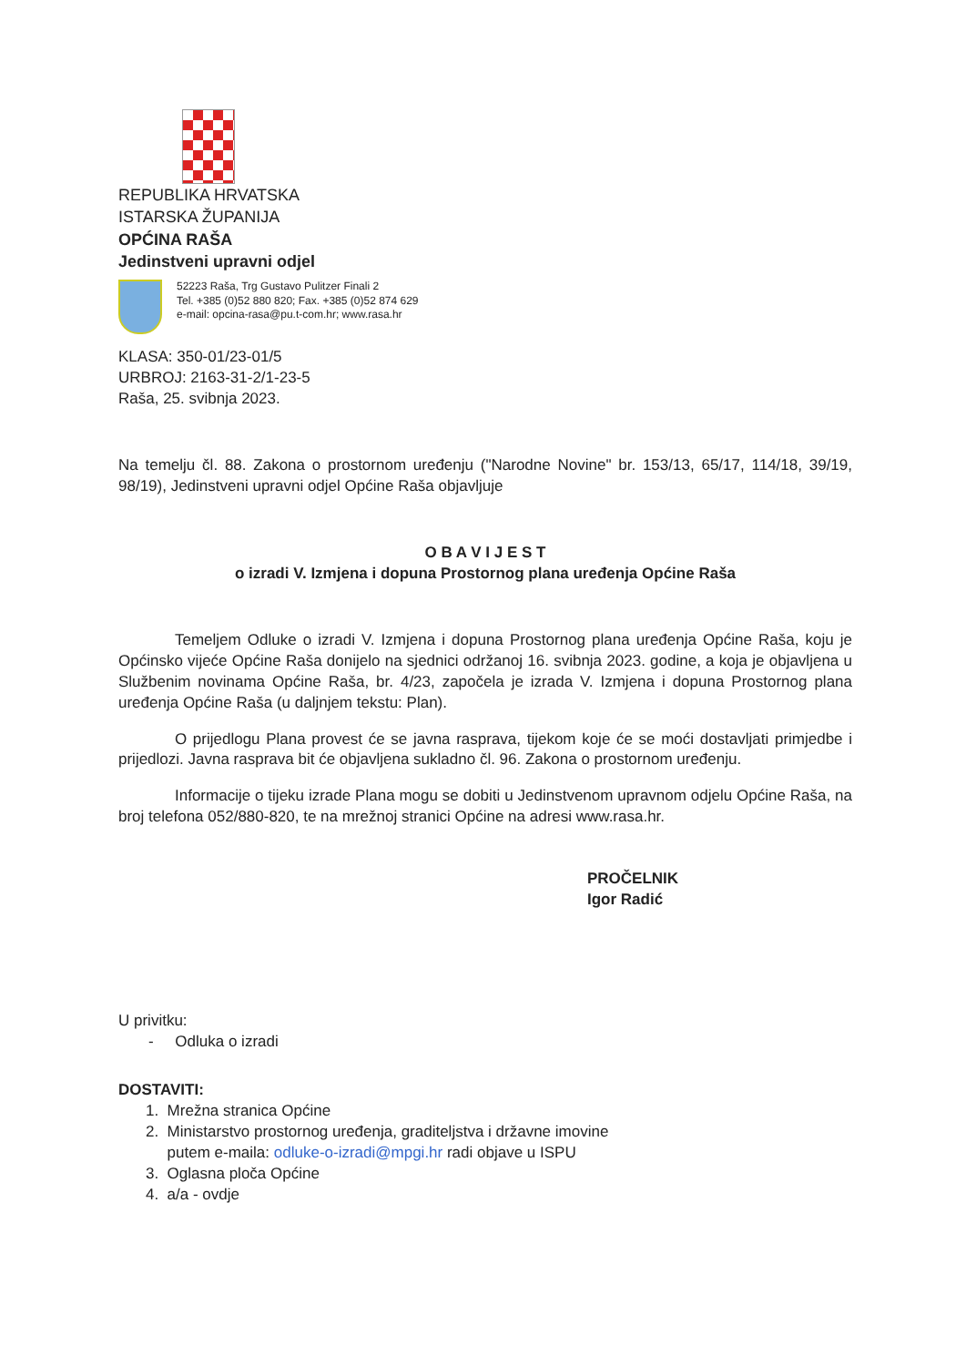REPUBLIKA HRVATSKA
ISTARSKA ŽUPANIJA
OPĆINA RAŠA
Jedinstveni upravni odjel
52223 Raša, Trg Gustavo Pulitzer Finali 2
Tel. +385 (0)52 880 820; Fax. +385 (0)52 874 629
e-mail: opcina-rasa@pu.t-com.hr; www.rasa.hr
KLASA: 350-01/23-01/5
URBROJ: 2163-31-2/1-23-5
Raša, 25. svibnja 2023.
Na temelju čl. 88. Zakona o prostornom uređenju ("Narodne Novine" br. 153/13, 65/17, 114/18, 39/19, 98/19), Jedinstveni upravni odjel Općine Raša objavljuje
O B A V I J E S T
o izradi V. Izmjena i dopuna Prostornog plana uređenja Općine Raša
Temeljem Odluke o izradi V. Izmjena i dopuna Prostornog plana uređenja Općine Raša, koju je Općinsko vijeće Općine Raša donijelo na sjednici održanoj 16. svibnja 2023. godine, a koja je objavljena u Službenim novinama Općine Raša, br. 4/23, započela je izrada V. Izmjena i dopuna Prostornog plana uređenja Općine Raša (u daljnjem tekstu: Plan).
O prijedlogu Plana provest će se javna rasprava, tijekom koje će se moći dostavljati primjedbe i prijedlozi. Javna rasprava bit će objavljena sukladno čl. 96. Zakona o prostornom uređenju.
Informacije o tijeku izrade Plana mogu se dobiti u Jedinstvenom upravnom odjelu Općine Raša, na broj telefona 052/880-820, te na mrežnoj stranici Općine na adresi www.rasa.hr.
PROČELNIK
Igor Radić
U privitku:
- Odluka o izradi
DOSTAVITI:
1. Mrežna stranica Općine
2. Ministarstvo prostornog uređenja, graditeljstva i državne imovine
putem e-maila: odluke-o-izradi@mpgi.hr radi objave u ISPU
3. Oglasna ploča Općine
4. a/a - ovdje